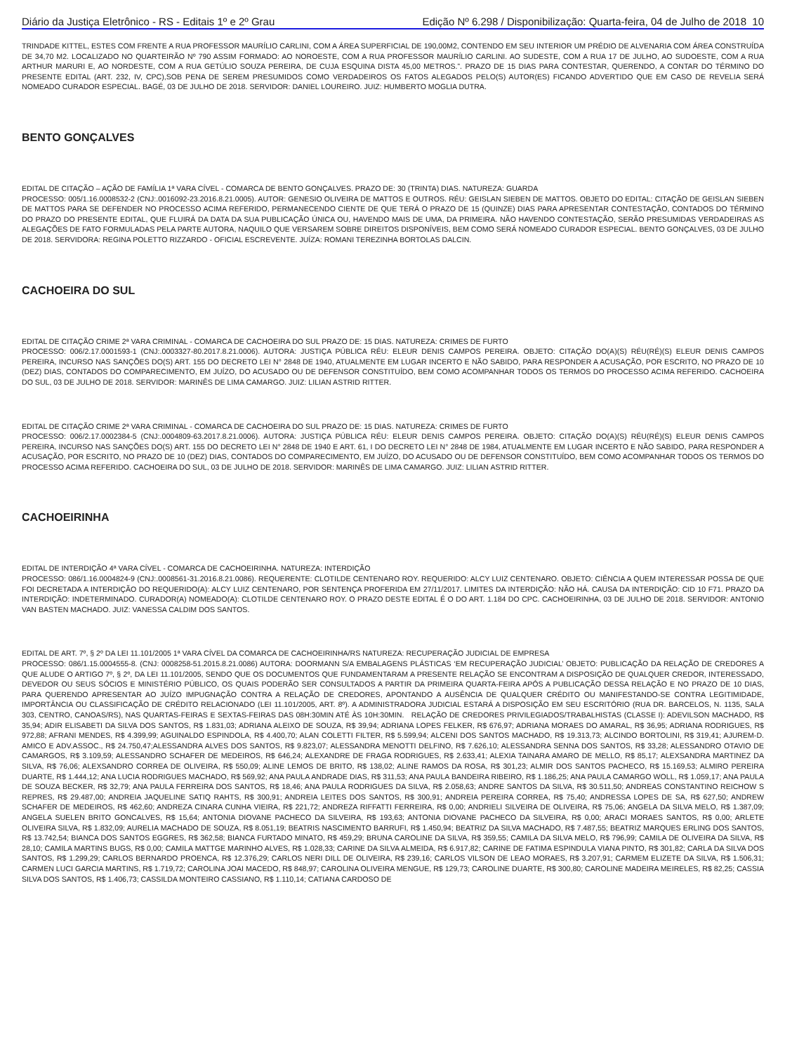Diário da Justiça Eletrônico - RS - Editais 1º e 2º Grau Edição Nº 6.298 / Disponibilização: Quarta-feira, 04 de Julho de 2018 10
TRINDADE KITTEL, ESTES COM FRENTE A RUA PROFESSOR MAURÍLIO CARLINI, COM A ÁREA SUPERFICIAL DE 190,00M2, CONTENDO EM SEU INTERIOR UM PRÉDIO DE ALVENARIA COM ÁREA CONSTRUÍDA DE 34,70 M2. LOCALIZADO NO QUARTEIRÃO Nº 790 ASSIM FORMADO: AO NOROESTE, COM A RUA PROFESSOR MAURÍLIO CARLINI. AO SUDESTE, COM A RUA 17 DE JULHO, AO SUDOESTE, COM A RUA ARTHUR MARURI E, AO NORDESTE, COM A RUA GETÚLIO SOUZA PEREIRA, DE CUJA ESQUINA DISTA 45,00 METROS.”. PRAZO DE 15 DIAS PARA CONTESTAR, QUERENDO, A CONTAR DO TÉRMINO DO PRESENTE EDITAL (ART. 232, IV, CPC),SOB PENA DE SEREM PRESUMIDOS COMO VERDADEIROS OS FATOS ALEGADOS PELO(S) AUTOR(ES) FICANDO ADVERTIDO QUE EM CASO DE REVELIA SERÁ NOMEADO CURADOR ESPECIAL. BAGÉ, 03 DE JULHO DE 2018. SERVIDOR: DANIEL LOUREIRO. JUIZ: HUMBERTO MOGLIA DUTRA.
BENTO GONÇALVES
EDITAL DE CITAÇÃO – AÇÃO DE FAMÍLIA 1ª VARA CÍVEL - COMARCA DE BENTO GONÇALVES. PRAZO DE: 30 (TRINTA) DIAS. NATUREZA: GUARDA
PROCESSO: 005/1.16.0008532-2 (CNJ:.0016092-23.2016.8.21.0005). AUTOR: GENESIO OLIVEIRA DE MATTOS E OUTROS. RÉU: GEISLAN SIEBEN DE MATTOS. OBJETO DO EDITAL: CITAÇÃO DE GEISLAN SIEBEN DE MATTOS PARA SE DEFENDER NO PROCESSO ACIMA REFERIDO, PERMANECENDO CIENTE DE QUE TERÁ O PRAZO DE 15 (QUINZE) DIAS PARA APRESENTAR CONTESTAÇÃO, CONTADOS DO TÉRMINO DO PRAZO DO PRESENTE EDITAL, QUE FLUIRÁ DA DATA DA SUA PUBLICAÇÃO ÚNICA OU, HAVENDO MAIS DE UMA, DA PRIMEIRA. NÃO HAVENDO CONTESTAÇÃO, SERÃO PRESUMIDAS VERDADEIRAS AS ALEGAÇÕES DE FATO FORMULADAS PELA PARTE AUTORA, NAQUILO QUE VERSAREM SOBRE DIREITOS DISPONÍVEIS, BEM COMO SERÁ NOMEADO CURADOR ESPECIAL. BENTO GONÇALVES, 03 DE JULHO DE 2018. SERVIDORA: REGINA POLETTO RIZZARDO - OFICIAL ESCREVENTE. JUÍZA: ROMANI TEREZINHA BORTOLAS DALCIN.
CACHOEIRA DO SUL
EDITAL DE CITAÇÃO CRIME 2ª VARA CRIMINAL - COMARCA DE CACHOEIRA DO SUL PRAZO DE: 15 DIAS. NATUREZA: CRIMES DE FURTO
PROCESSO: 006/2.17.0001593-1 (CNJ:.0003327-80.2017.8.21.0006). AUTORA: JUSTIÇA PÚBLICA RÉU: ELEUR DENIS CAMPOS PEREIRA. OBJETO: CITAÇÃO DO(A)(S) RÉU(RÉ)(S) ELEUR DENIS CAMPOS PEREIRA, INCURSO NAS SANÇÕES DO(S) ART. 155 DO DECRETO LEI N° 2848 DE 1940, ATUALMENTE EM LUGAR INCERTO E NÃO SABIDO, PARA RESPONDER A ACUSAÇÃO, POR ESCRITO, NO PRAZO DE 10 (DEZ) DIAS, CONTADOS DO COMPARECIMENTO, EM JUÍZO, DO ACUSADO OU DE DEFENSOR CONSTITUÍDO, BEM COMO ACOMPANHAR TODOS OS TERMOS DO PROCESSO ACIMA REFERIDO. CACHOEIRA DO SUL, 03 DE JULHO DE 2018. SERVIDOR: MARINÊS DE LIMA CAMARGO. JUIZ: LILIAN ASTRID RITTER.
EDITAL DE CITAÇÃO CRIME 2ª VARA CRIMINAL - COMARCA DE CACHOEIRA DO SUL PRAZO DE: 15 DIAS. NATUREZA: CRIMES DE FURTO
PROCESSO: 006/2.17.0002384-5 (CNJ:.0004809-63.2017.8.21.0006). AUTORA: JUSTIÇA PÚBLICA RÉU: ELEUR DENIS CAMPOS PEREIRA. OBJETO: CITAÇÃO DO(A)(S) RÉU(RÉ)(S) ELEUR DENIS CAMPOS PEREIRA, INCURSO NAS SANÇÕES DO(S) ART. 155 DO DECRETO LEI N° 2848 DE 1940 E ART. 61, I DO DECRETO LEI N° 2848 DE 1984, ATUALMENTE EM LUGAR INCERTO E NÃO SABIDO, PARA RESPONDER A ACUSAÇÃO, POR ESCRITO, NO PRAZO DE 10 (DEZ) DIAS, CONTADOS DO COMPARECIMENTO, EM JUÍZO, DO ACUSADO OU DE DEFENSOR CONSTITUÍDO, BEM COMO ACOMPANHAR TODOS OS TERMOS DO PROCESSO ACIMA REFERIDO. CACHOEIRA DO SUL, 03 DE JULHO DE 2018. SERVIDOR: MARINÊS DE LIMA CAMARGO. JUIZ: LILIAN ASTRID RITTER.
CACHOEIRINHA
EDITAL DE INTERDIÇÃO 4ª VARA CÍVEL - COMARCA DE CACHOEIRINHA. NATUREZA: INTERDIÇÃO
PROCESSO: 086/1.16.0004824-9 (CNJ:.0008561-31.2016.8.21.0086). REQUERENTE: CLOTILDE CENTENARO ROY. REQUERIDO: ALCY LUIZ CENTENARO. OBJETO: CIÊNCIA A QUEM INTERESSAR POSSA DE QUE FOI DECRETADA A INTERDIÇÃO DO REQUERIDO(A): ALCY LUIZ CENTENARO, POR SENTENÇA PROFERIDA EM 27/11/2017. LIMITES DA INTERDIÇÃO: NÃO HÁ. CAUSA DA INTERDIÇÃO: CID 10 F71. PRAZO DA INTERDIÇÃO: INDETERMINADO. CURADOR(A) NOMEADO(A): CLOTILDE CENTENARO ROY. O PRAZO DESTE EDITAL É O DO ART. 1.184 DO CPC. CACHOEIRINHA, 03 DE JULHO DE 2018. SERVIDOR: ANTONIO VAN BASTEN MACHADO. JUIZ: VANESSA CALDIM DOS SANTOS.
EDITAL DE ART. 7º, § 2º DA LEI 11.101/2005 1ª VARA CÍVEL DA COMARCA DE CACHOEIRINHA/RS NATUREZA: RECUPERAÇÃO JUDICIAL DE EMPRESA
PROCESSO: 086/1.15.0004555-8. (CNJ: 0008258-51.2015.8.21.0086) AUTORA: DOORMANN S/A EMBALAGENS PLÁSTICAS ‘EM RECUPERAÇÃO JUDICIAL’ OBJETO: PUBLICAÇÃO DA RELAÇÃO DE CREDORES A QUE ALUDE O ARTIGO 7º, § 2º, DA LEI 11.101/2005, SENDO QUE OS DOCUMENTOS QUE FUNDAMENTARAM A PRESENTE RELAÇÃO SE ENCONTRAM A DISPOSIÇÃO DE QUALQUER CREDOR, INTERESSADO, DEVEDOR OU SEUS SÓCIOS E MINISTÉRIO PÚBLICO, OS QUAIS PODERÃO SER CONSULTADOS A PARTIR DA PRIMEIRA QUARTA-FEIRA APÓS A PUBLICAÇÃO DESSA RELAÇÃO E NO PRAZO DE 10 DIAS, PARA QUERENDO APRESENTAR AO JUÍZO IMPUGNAÇÃO CONTRA A RELAÇÃO DE CREDORES, APONTANDO A AUSÊNCIA DE QUALQUER CRÉDITO OU MANIFESTANDO-SE CONTRA LEGITIMIDADE, IMPORTÂNCIA OU CLASSIFICAÇÃO DE CRÉDITO RELACIONADO (LEI 11.101/2005, ART. 8º). A ADMINISTRADORA JUDICIAL ESTARÁ A DISPOSIÇÃO EM SEU ESCRITÓRIO (RUA DR. BARCELOS, N. 1135, SALA 303, CENTRO, CANOAS/RS), NAS QUARTAS-FEIRAS E SEXTAS-FEIRAS DAS 08H:30MIN ATÉ ÀS 10H:30MIN. RELAÇÃO DE CREDORES PRIVILEGIADOS/TRABALHISTAS (CLASSE I): ADEVILSON MACHADO, R$ 35,94; ADIR ELISABETI DA SILVA DOS SANTOS, R$ 1.831,03; ADRIANA ALEIXO DE SOUZA, R$ 39,94; ADRIANA LOPES FELKER, R$ 676,97; ADRIANA MORAES DO AMARAL, R$ 36,95; ADRIANA RODRIGUES, R$ 972,88; AFRANI MENDES, R$ 4.399,99; AGUINALDO ESPINDOLA, R$ 4.400,70; ALAN COLETTI FILTER, R$ 5.599,94; ALCENI DOS SANTOS MACHADO, R$ 19.313,73; ALCINDO BORTOLINI, R$ 319,41; AJUREM-D. AMICO E ADV.ASSOC., R$ 24.750,47;ALESSANDRA ALVES DOS SANTOS, R$ 9.823,07; ALESSANDRA MENOTTI DELFINO, R$ 7.626,10; ALESSANDRA SENNA DOS SANTOS, R$ 33,28; ALESSANDRO OTAVIO DE CAMARGOS, R$ 3.109,59; ALESSANDRO SCHAFER DE MEDEIROS, R$ 646,24; ALEXANDRE DE FRAGA RODRIGUES, R$ 2.633,41; ALEXIA TAINARA AMARO DE MELLO, R$ 85,17; ALEXSANDRA MARTINEZ DA SILVA, R$ 76,06; ALEXSANDRO CORREA DE OLIVEIRA, R$ 550,09; ALINE LEMOS DE BRITO, R$ 138,02; ALINE RAMOS DA ROSA, R$ 301,23; ALMIR DOS SANTOS PACHECO, R$ 15.169,53; ALMIRO PEREIRA DUARTE, R$ 1.444,12; ANA LUCIA RODRIGUES MACHADO, R$ 569,92; ANA PAULA ANDRADE DIAS, R$ 311,53; ANA PAULA BANDEIRA RIBEIRO, R$ 1.186,25; ANA PAULA CAMARGO WOLL, R$ 1.059,17; ANA PAULA DE SOUZA BECKER, R$ 32,79; ANA PAULA FERREIRA DOS SANTOS, R$ 18,46; ANA PAULA RODRIGUES DA SILVA, R$ 2.058,63; ANDRE SANTOS DA SILVA, R$ 30.511,50; ANDREAS CONSTANTINO REICHOW S REPRES, R$ 29.487,00; ANDREIA JAQUELINE SATIQ RAHTS, R$ 300,91; ANDREIA LEITES DOS SANTOS, R$ 300,91; ANDREIA PEREIRA CORREA, R$ 75,40; ANDRESSA LOPES DE SA, R$ 627,50; ANDREW SCHAFER DE MEDEIROS, R$ 462,60; ANDREZA CINARA CUNHA VIEIRA, R$ 221,72; ANDREZA RIFFATTI FERREIRA, R$ 0,00; ANDRIELI SILVEIRA DE OLIVEIRA, R$ 75,06; ANGELA DA SILVA MELO, R$ 1.387,09; ANGELA SUELEN BRITO GONCALVES, R$ 15,64; ANTONIA DIOVANE PACHECO DA SILVEIRA, R$ 193,63; ANTONIA DIOVANE PACHECO DA SILVEIRA, R$ 0,00; ARACI MORAES SANTOS, R$ 0,00; ARLETE OLIVEIRA SILVA, R$ 1.832,09; AURELIA MACHADO DE SOUZA, R$ 8.051,19; BEATRIS NASCIMENTO BARRUFI, R$ 1.450,94; BEATRIZ DA SILVA MACHADO, R$ 7.487,55; BEATRIZ MARQUES ERLING DOS SANTOS, R$ 13.742,54; BIANCA DOS SANTOS EGGRES, R$ 362,58; BIANCA FURTADO MINATO, R$ 459,29; BRUNA CAROLINE DA SILVA, R$ 359,55; CAMILA DA SILVA MELO, R$ 796,99; CAMILA DE OLIVEIRA DA SILVA, R$ 28,10; CAMILA MARTINS BUGS, R$ 0,00; CAMILA MATTGE MARINHO ALVES, R$ 1.028,33; CARINE DA SILVA ALMEIDA, R$ 6.917,82; CARINE DE FATIMA ESPINDULA VIANA PINTO, R$ 301,82; CARLA DA SILVA DOS SANTOS, R$ 1.299,29; CARLOS BERNARDO PROENCA, R$ 12.376,29; CARLOS NERI DILL DE OLIVEIRA, R$ 239,16; CARLOS VILSON DE LEAO MORAES, R$ 3.207,91; CARMEM ELIZETE DA SILVA, R$ 1.506,31; CARMEN LUCI GARCIA MARTINS, R$ 1.719,72; CAROLINA JOAI MACEDO, R$ 848,97; CAROLINA OLIVEIRA MENGUE, R$ 129,73; CAROLINE DUARTE, R$ 300,80; CAROLINE MADEIRA MEIRELES, R$ 82,25; CASSIA SILVA DOS SANTOS, R$ 1.406,73; CASSILDA MONTEIRO CASSIANO, R$ 1.110,14; CATIANA CARDOSO DE